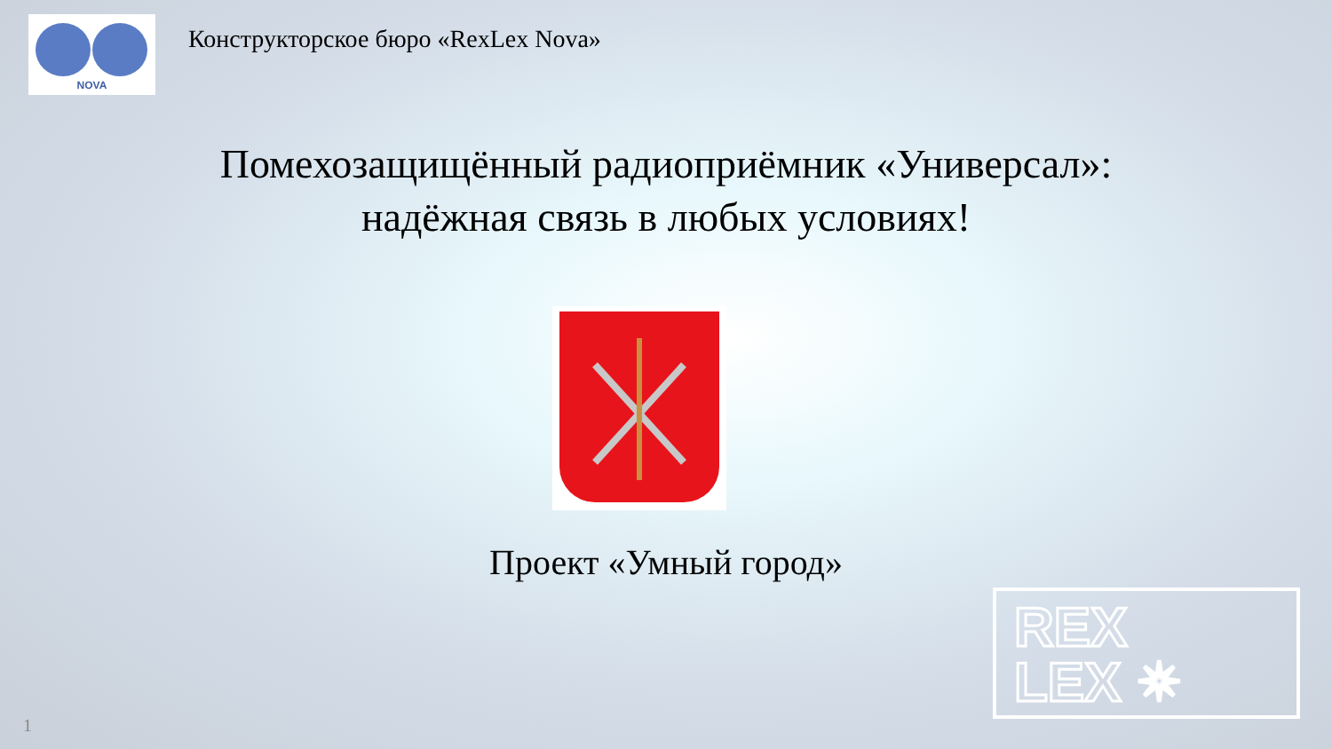NOVA
Конструкторское бюро «RexLex Nova»
Помехозащищённый радиоприёмник «Универсал»:
надёжная связь в любых условиях!
Проект «Умный город»
REX
LEX ✴
1